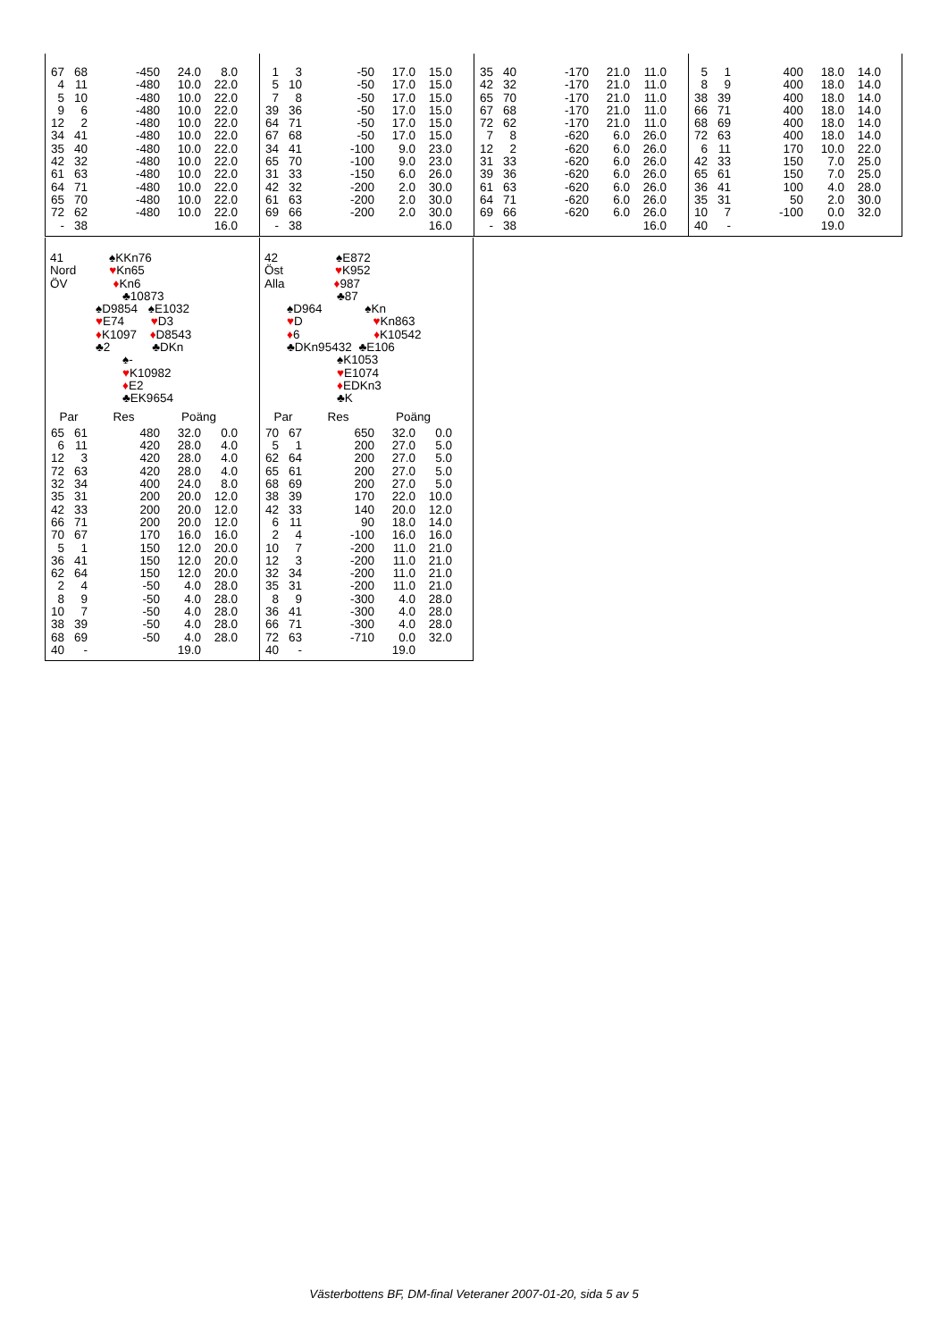| 67 | 68 | -450 | 24.0 | 8.0 |
| 4 | 11 | -480 | 10.0 | 22.0 |
| 5 | 10 | -480 | 10.0 | 22.0 |
| 9 | 6 | -480 | 10.0 | 22.0 |
| 12 | 2 | -480 | 10.0 | 22.0 |
| 34 | 41 | -480 | 10.0 | 22.0 |
| 35 | 40 | -480 | 10.0 | 22.0 |
| 42 | 32 | -480 | 10.0 | 22.0 |
| 61 | 63 | -480 | 10.0 | 22.0 |
| 64 | 71 | -480 | 10.0 | 22.0 |
| 65 | 70 | -480 | 10.0 | 22.0 |
| 72 | 62 | -480 | 10.0 | 22.0 |
| - | 38 | | | 16.0 |
| 1 | 3 | -50 | 17.0 | 15.0 |
| 5 | 10 | -50 | 17.0 | 15.0 |
| 7 | 8 | -50 | 17.0 | 15.0 |
| 39 | 36 | -50 | 17.0 | 15.0 |
| 64 | 71 | -50 | 17.0 | 15.0 |
| 67 | 68 | -50 | 17.0 | 15.0 |
| 34 | 41 | -100 | 9.0 | 23.0 |
| 65 | 70 | -100 | 9.0 | 23.0 |
| 31 | 33 | -150 | 6.0 | 26.0 |
| 42 | 32 | -200 | 2.0 | 30.0 |
| 61 | 63 | -200 | 2.0 | 30.0 |
| 69 | 66 | -200 | 2.0 | 30.0 |
| - | 38 | | | 16.0 |
| 35 | 40 | -170 | 21.0 | 11.0 |
| 42 | 32 | -170 | 21.0 | 11.0 |
| 65 | 70 | -170 | 21.0 | 11.0 |
| 67 | 68 | -170 | 21.0 | 11.0 |
| 72 | 62 | -170 | 21.0 | 11.0 |
| 7 | 8 | -620 | 6.0 | 26.0 |
| 12 | 2 | -620 | 6.0 | 26.0 |
| 31 | 33 | -620 | 6.0 | 26.0 |
| 39 | 36 | -620 | 6.0 | 26.0 |
| 61 | 63 | -620 | 6.0 | 26.0 |
| 64 | 71 | -620 | 6.0 | 26.0 |
| 69 | 66 | -620 | 6.0 | 26.0 |
| - | 38 | | | 16.0 |
| 5 | 1 | 400 | 18.0 | 14.0 |
| 8 | 9 | 400 | 18.0 | 14.0 |
| 38 | 39 | 400 | 18.0 | 14.0 |
| 66 | 71 | 400 | 18.0 | 14.0 |
| 68 | 69 | 400 | 18.0 | 14.0 |
| 72 | 63 | 400 | 18.0 | 14.0 |
| 6 | 11 | 170 | 10.0 | 22.0 |
| 42 | 33 | 150 | 7.0 | 25.0 |
| 65 | 61 | 150 | 7.0 | 25.0 |
| 36 | 41 | 100 | 4.0 | 28.0 |
| 35 | 31 | 50 | 2.0 | 30.0 |
| 10 | 7 | -100 | 0.0 | 32.0 |
| 40 | - | | 19.0 | |
41 ♠KKn76
Nord ♥Kn65
ÖV ♦Kn6
♣10873
♠D9854 ♠E1032
♥E74 ♥D3
♦K1097 ♦D8543
♣2 ♣DKn
♠-
♥K10982
♦E2
♣EK9654
| Par | | Res | Poäng | |
| --- | --- | --- | --- | --- |
| 65 | 61 | 480 | 32.0 | 0.0 |
| 6 | 11 | 420 | 28.0 | 4.0 |
| 12 | 3 | 420 | 28.0 | 4.0 |
| 72 | 63 | 420 | 28.0 | 4.0 |
| 32 | 34 | 400 | 24.0 | 8.0 |
| 35 | 31 | 200 | 20.0 | 12.0 |
| 42 | 33 | 200 | 20.0 | 12.0 |
| 66 | 71 | 200 | 20.0 | 12.0 |
| 70 | 67 | 170 | 16.0 | 16.0 |
| 5 | 1 | 150 | 12.0 | 20.0 |
| 36 | 41 | 150 | 12.0 | 20.0 |
| 62 | 64 | 150 | 12.0 | 20.0 |
| 2 | 4 | -50 | 4.0 | 28.0 |
| 8 | 9 | -50 | 4.0 | 28.0 |
| 10 | 7 | -50 | 4.0 | 28.0 |
| 38 | 39 | -50 | 4.0 | 28.0 |
| 68 | 69 | -50 | 4.0 | 28.0 |
| 40 | - | | 19.0 | |
42 ♠E872
Öst ♥K952
Alla ♦987
♣87
♠D964 ♠Kn
♥D ♥Kn863
♦6 ♦K10542
♣DKn95432 ♣E106
♠K1053
♥E1074
♦EDKn3
♣K
| Par | | Res | Poäng | |
| --- | --- | --- | --- | --- |
| 70 | 67 | 650 | 32.0 | 0.0 |
| 5 | 1 | 200 | 27.0 | 5.0 |
| 62 | 64 | 200 | 27.0 | 5.0 |
| 65 | 61 | 200 | 27.0 | 5.0 |
| 68 | 69 | 200 | 27.0 | 5.0 |
| 38 | 39 | 170 | 22.0 | 10.0 |
| 42 | 33 | 140 | 20.0 | 12.0 |
| 6 | 11 | 90 | 18.0 | 14.0 |
| 2 | 4 | -100 | 16.0 | 16.0 |
| 10 | 7 | -200 | 11.0 | 21.0 |
| 12 | 3 | -200 | 11.0 | 21.0 |
| 32 | 34 | -200 | 11.0 | 21.0 |
| 35 | 31 | -200 | 11.0 | 21.0 |
| 8 | 9 | -300 | 4.0 | 28.0 |
| 36 | 41 | -300 | 4.0 | 28.0 |
| 66 | 71 | -300 | 4.0 | 28.0 |
| 72 | 63 | -710 | 0.0 | 32.0 |
| 40 | - | | 19.0 | |
Västerbottens BF, DM-final Veteraner 2007-01-20, sida 5 av 5